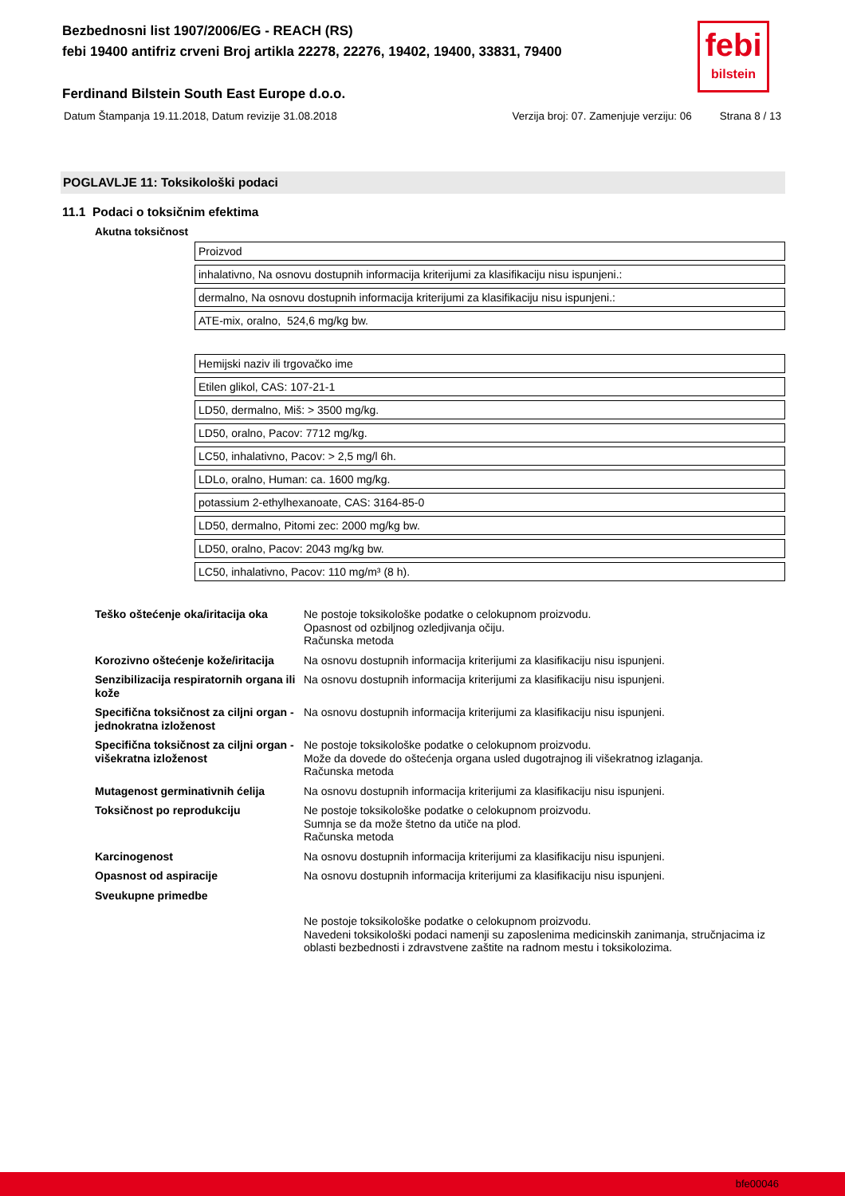Bezbednosni list 1907/2006/EG - REACH (RS)
febi 19400 antifriz crveni Broj artikla 22278, 22276, 19402, 19400, 33831, 79400
Ferdinand Bilstein South East Europe d.o.o.
Datum Štampanja 19.11.2018, Datum revizije 31.08.2018 Verzija broj: 07. Zamenjuje verziju: 06 Strana 8 / 13
febi
bilstein
POGLAVLJE 11: Toksikološki podaci
11.1 Podaci o toksičnim efektima
Akutna toksičnost
| Proizvod |
| inhalativno, Na osnovu dostupnih informacija kriterijumi za klasifikaciju nisu ispunjeni.: |
| dermalno, Na osnovu dostupnih informacija kriterijumi za klasifikaciju nisu ispunjeni.: |
| ATE-mix, oralno, 524,6 mg/kg bw. |
| Hemijski naziv ili trgovačko ime |
| Etilen glikol, CAS: 107-21-1 |
| LD50, dermalno, Miš: > 3500 mg/kg. |
| LD50, oralno, Pacov: 7712 mg/kg. |
| LC50, inhalativno, Pacov: > 2,5 mg/l 6h. |
| LDLo, oralno, Human: ca. 1600 mg/kg. |
| potassium 2-ethylhexanoate, CAS: 3164-85-0 |
| LD50, dermalno, Pitomi zec: 2000 mg/kg bw. |
| LD50, oralno, Pacov: 2043 mg/kg bw. |
| LC50, inhalativno, Pacov: 110 mg/m³ (8 h). |
| Teško oštećenje oka/iritacija oka | Ne postoje toksikološke podatke o celokupnom proizvodu. Opasnost od ozbiljnog ozledjivanja očiju. Računska metoda |
| Korozivno oštećenje kože/iritacija | Na osnovu dostupnih informacija kriterijumi za klasifikaciju nisu ispunjeni. |
| Senzibilizacija respiratornih organa ili kože | Na osnovu dostupnih informacija kriterijumi za klasifikaciju nisu ispunjeni. |
| Specifična toksičnost za ciljni organ - jednokratna izloženost | Na osnovu dostupnih informacija kriterijumi za klasifikaciju nisu ispunjeni. |
| Specifična toksičnost za ciljni organ - višekratna izloženost | Ne postoje toksikološke podatke o celokupnom proizvodu. Može da dovede do oštećenja organa usled dugotrajnog ili višekratnog izlaganja. Računska metoda |
| Mutagenost germinativnih ćelija | Na osnovu dostupnih informacija kriterijumi za klasifikaciju nisu ispunjeni. |
| Toksičnost po reprodukciju | Ne postoje toksikološke podatke o celokupnom proizvodu. Sumnja se da može štetno da utiče na plod. Računska metoda |
| Karcinogenost | Na osnovu dostupnih informacija kriterijumi za klasifikaciju nisu ispunjeni. |
| Opasnost od aspiracije | Na osnovu dostupnih informacija kriterijumi za klasifikaciju nisu ispunjeni. |
| Sveukupne primedbe | |
| | Ne postoje toksikološke podatke o celokupnom proizvodu. Navedeni toksikološki podaci namenji su zaposlenima medicinskih zanimanja, stručnjacima iz oblasti bezbednosti i zdravstvene zaštite na radnom mestu i toksikolozima. |
bfe00046